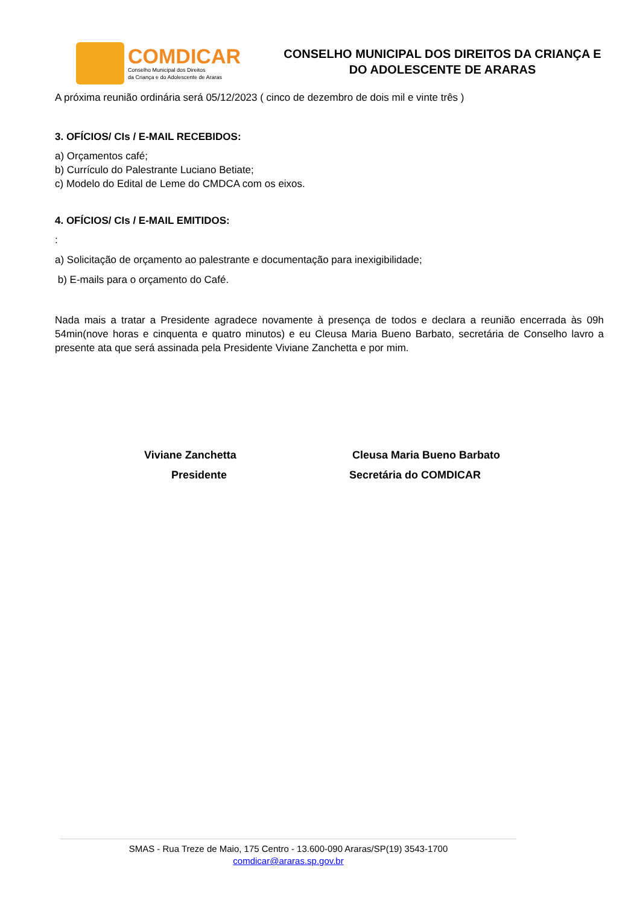COMDICAR
Conselho Municipal dos Direitos
da Criança e do Adolescente de Araras
CONSELHO MUNICIPAL DOS DIREITOS DA CRIANÇA E DO ADOLESCENTE DE ARARAS
A próxima reunião ordinária será 05/12/2023 ( cinco de dezembro de dois mil e vinte três )
3. OFÍCIOS/ CIs / E-MAIL RECEBIDOS:
a) Orçamentos café;
b) Currículo do Palestrante Luciano Betiate;
c) Modelo do Edital de Leme do CMDCA com os eixos.
4. OFÍCIOS/ CIs / E-MAIL EMITIDOS:
:
a) Solicitação de orçamento ao palestrante e documentação para inexigibilidade;
b) E-mails para o orçamento do Café.
Nada mais a tratar a Presidente agradece novamente à presença de todos e declara a reunião encerrada às 09h 54min(nove horas e cinquenta e quatro minutos) e eu Cleusa Maria Bueno Barbato, secretária de Conselho lavro a presente ata que será assinada pela Presidente Viviane Zanchetta e por mim.
Viviane Zanchetta
Presidente
Cleusa Maria Bueno Barbato
Secretária do COMDICAR
SMAS - Rua Treze de Maio, 175 Centro - 13.600-090 Araras/SP(19) 3543-1700
comdicar@araras.sp.gov.br